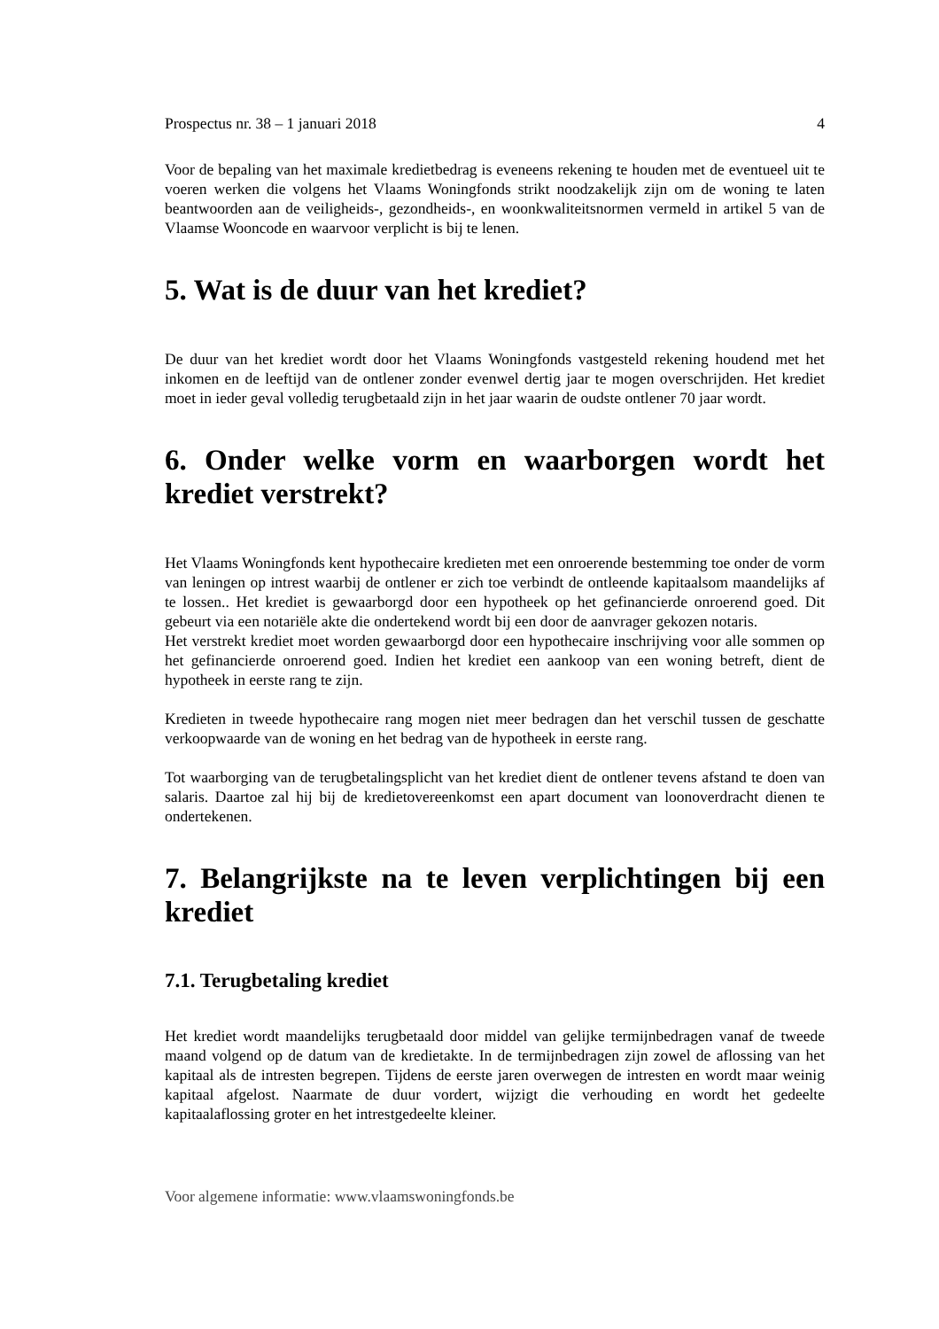Prospectus nr. 38 – 1 januari 2018 4
Voor de bepaling van het maximale kredietbedrag is eveneens rekening te houden met de eventueel uit te voeren werken die volgens het Vlaams Woningfonds strikt noodzakelijk zijn om de woning te laten beantwoorden aan de veiligheids-, gezondheids-, en woonkwaliteitsnormen vermeld in artikel 5 van de Vlaamse Wooncode en waarvoor verplicht is bij te lenen.
5. Wat is de duur van het krediet?
De duur van het krediet wordt door het Vlaams Woningfonds vastgesteld rekening houdend met het inkomen en de leeftijd van de ontlener zonder evenwel dertig jaar te mogen overschrijden. Het krediet moet in ieder geval volledig terugbetaald zijn in het jaar waarin de oudste ontlener 70 jaar wordt.
6. Onder welke vorm en waarborgen wordt het krediet verstrekt?
Het Vlaams Woningfonds kent hypothecaire kredieten met een onroerende bestemming toe onder de vorm van leningen op intrest waarbij de ontlener er zich toe verbindt de ontleende kapitaalsom maandelijks af te lossen.. Het krediet is gewaarborgd door een hypotheek op het gefinancierde onroerend goed. Dit gebeurt via een notariële akte die ondertekend wordt bij een door de aanvrager gekozen notaris.
Het verstrekt krediet moet worden gewaarborgd door een hypothecaire inschrijving voor alle sommen op het gefinancierde onroerend goed. Indien het krediet een aankoop van een woning betreft, dient de hypotheek in eerste rang te zijn.
Kredieten in tweede hypothecaire rang mogen niet meer bedragen dan het verschil tussen de geschatte verkoopwaarde van de woning en het bedrag van de hypotheek in eerste rang.
Tot waarborging van de terugbetalingsplicht van het krediet dient de ontlener tevens afstand te doen van salaris. Daartoe zal hij bij de kredietovereenkomst een apart document van loonoverdracht dienen te ondertekenen.
7. Belangrijkste na te leven verplichtingen bij een krediet
7.1. Terugbetaling krediet
Het krediet wordt maandelijks terugbetaald door middel van gelijke termijnbedragen vanaf de tweede maand volgend op de datum van de kredietakte. In de termijnbedragen zijn zowel de aflossing van het kapitaal als de intresten begrepen. Tijdens de eerste jaren overwegen de intresten en wordt maar weinig kapitaal afgelost. Naarmate de duur vordert, wijzigt die verhouding en wordt het gedeelte kapitaalaflossing groter en het intrestgedeelte kleiner.
Voor algemene informatie: www.vlaamswoningfonds.be